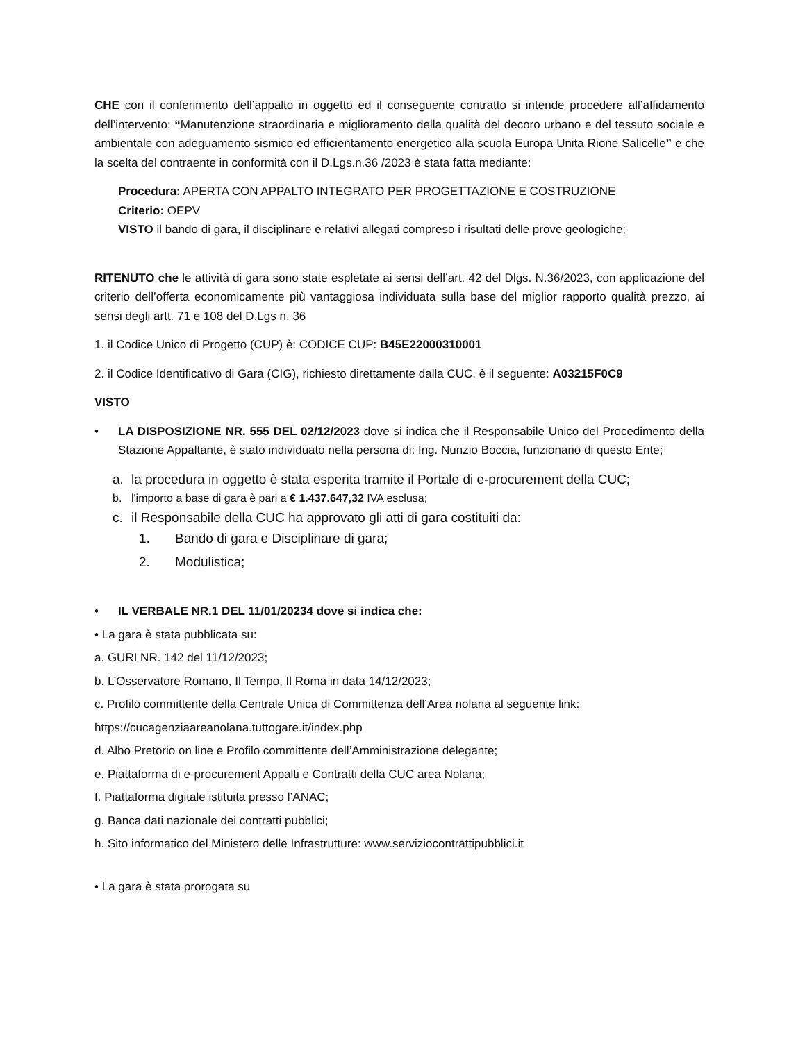CHE con il conferimento dell’appalto in oggetto ed il conseguente contratto si intende procedere all’affidamento dell’intervento: “Manutenzione straordinaria e miglioramento della qualità del decoro urbano e del tessuto sociale e ambientale con adeguamento sismico ed efficientamento energetico alla scuola Europa Unita Rione Salicelle” e che la scelta del contraente in conformità con il D.Lgs.n.36 /2023 è stata fatta mediante:
Procedura: APERTA CON APPALTO INTEGRATO PER PROGETTAZIONE E COSTRUZIONE
Criterio: OEPV
VISTO il bando di gara, il disciplinare e relativi allegati compreso i risultati delle prove geologiche;
RITENUTO che le attività di gara sono state espletate ai sensi dell’art. 42 del Dlgs. N.36/2023, con applicazione del criterio dell’offerta economicamente più vantaggiosa individuata sulla base del miglior rapporto qualità prezzo, ai sensi degli artt. 71 e 108 del D.Lgs n. 36
1. il Codice Unico di Progetto (CUP) è: CODICE CUP: B45E22000310001
2. il Codice Identificativo di Gara (CIG), richiesto direttamente dalla CUC, è il seguente: A03215F0C9
VISTO
• LA DISPOSIZIONE NR. 555 DEL 02/12/2023 dove si indica che il Responsabile Unico del Procedimento della Stazione Appaltante, è stato individuato nella persona di: Ing. Nunzio Boccia, funzionario di questo Ente;
a. la procedura in oggetto è stata esperita tramite il Portale di e-procurement della CUC;
b. l'importo a base di gara è pari a € 1.437.647,32 IVA esclusa;
c. il Responsabile della CUC ha approvato gli atti di gara costituiti da:
1. Bando di gara e Disciplinare di gara;
2. Modulistica;
• IL VERBALE NR.1 DEL 11/01/20234 dove si indica che:
• La gara è stata pubblicata su:
a. GURI NR. 142 del 11/12/2023;
b. L’Osservatore Romano, Il Tempo, Il Roma in data 14/12/2023;
c. Profilo committente della Centrale Unica di Committenza dell’Area nolana al seguente link:
https://cucagenziaareanolana.tuttogare.it/index.php
d. Albo Pretorio on line e Profilo committente dell’Amministrazione delegante;
e. Piattaforma di e-procurement Appalti e Contratti della CUC area Nolana;
f. Piattaforma digitale istituita presso l’ANAC;
g. Banca dati nazionale dei contratti pubblici;
h. Sito informatico del Ministero delle Infrastrutture: www.serviziocontrattipubblici.it
• La gara è stata prorogata su